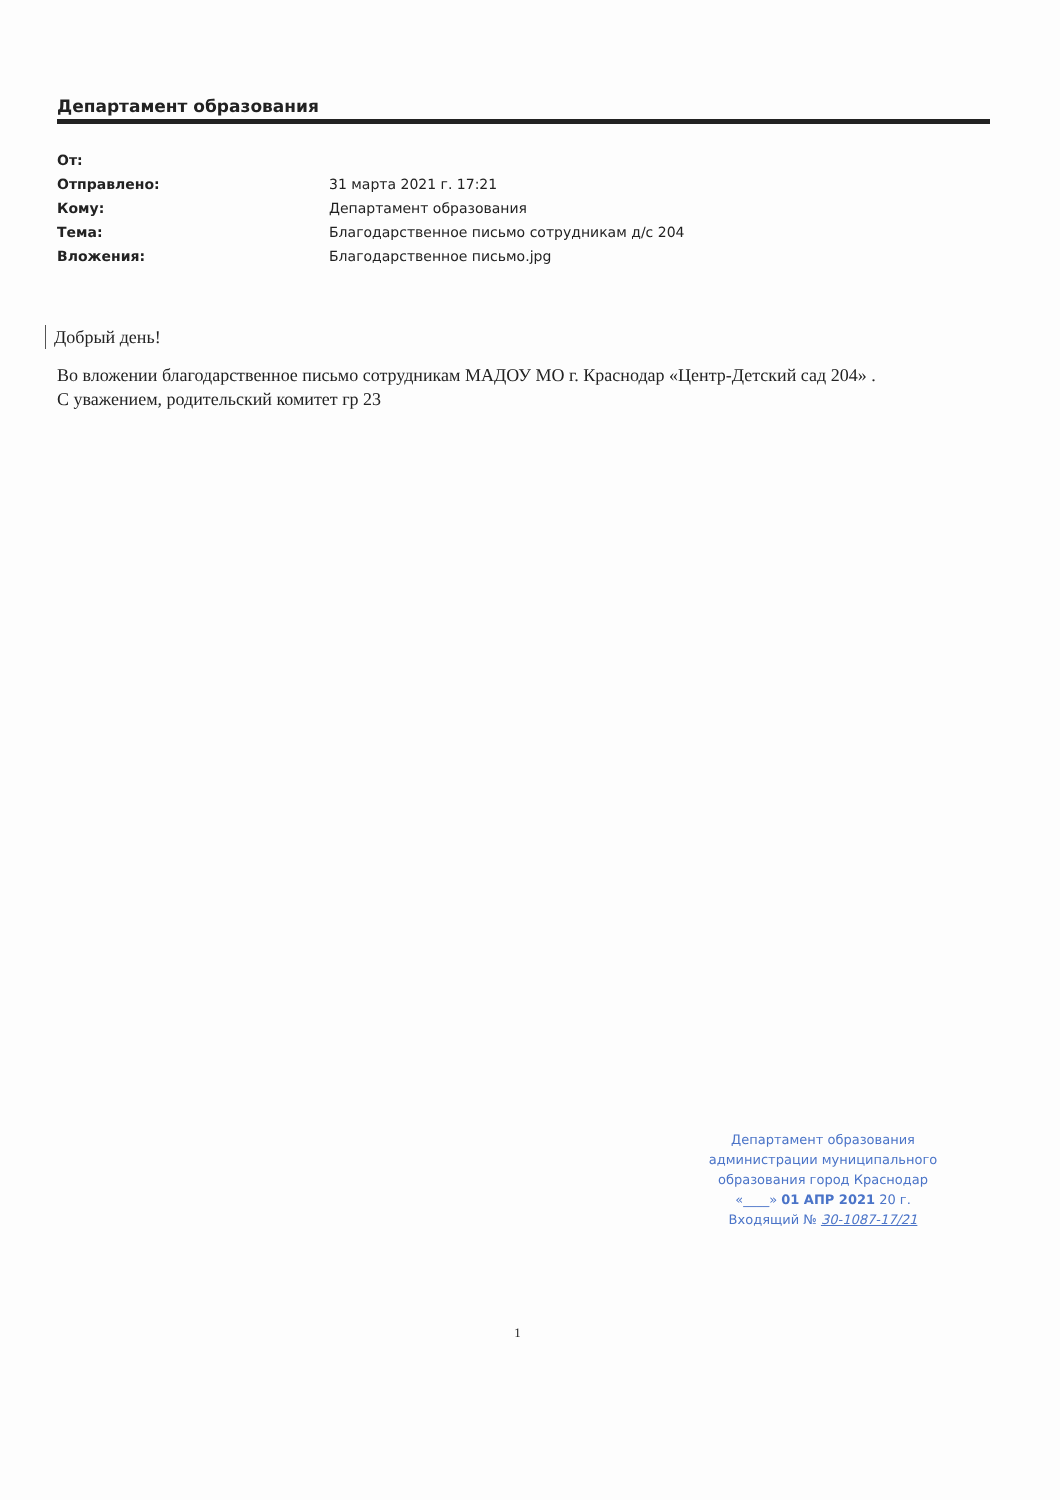Департамент образования
| От: | |
| Отправлено: | 31 марта 2021 г. 17:21 |
| Кому: | Департамент образования |
| Тема: | Благодарственное письмо сотрудникам д/с 204 |
| Вложения: | Благодарственное письмо.jpg |
Добрый день!
Во вложении благодарственное письмо сотрудникам МАДОУ МО г. Краснодар «Центр-Детский сад 204» .
С уважением, родительский комитет гр 23
Департамент образования
администрации муниципального
образования город Краснодар
«____» 01 АПР 2021 20 г.
Входящий № 30-1087-17/21
1